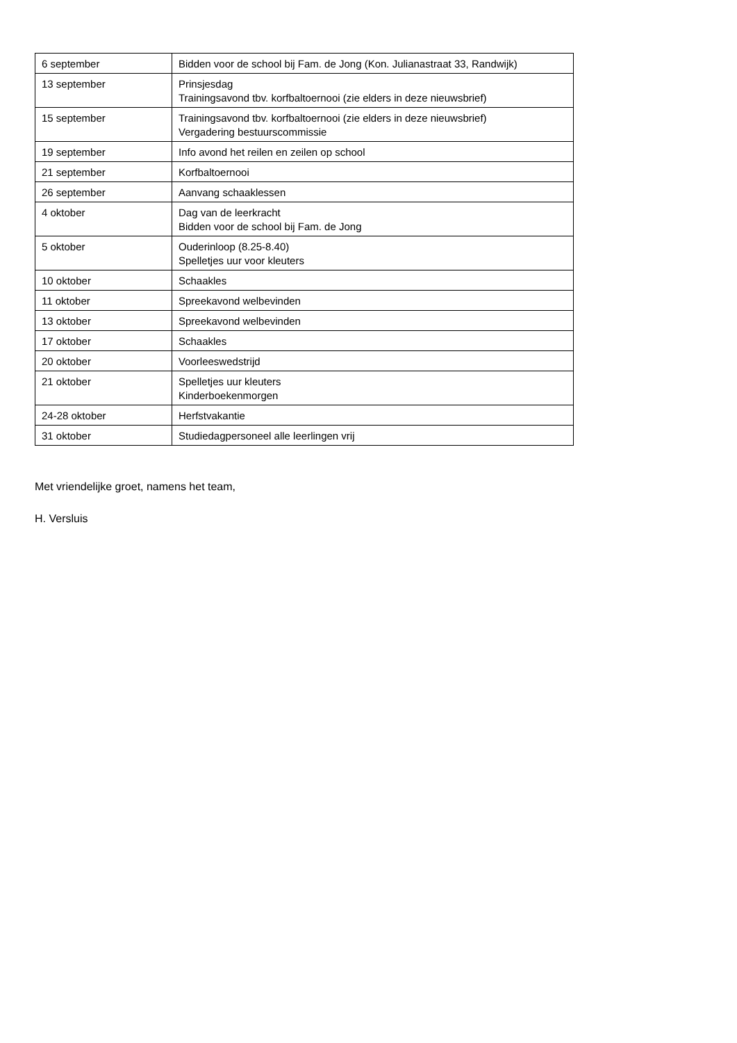| 6 september | Bidden voor de school bij Fam. de Jong (Kon. Julianastraat 33, Randwijk) |
| 13 september | Prinsjesdag Trainingsavond tbv. korfbaltoernooi (zie elders in deze nieuwsbrief) |
| 15 september | Trainingsavond tbv. korfbaltoernooi (zie elders in deze nieuwsbrief) Vergadering bestuurscommissie |
| 19 september | Info avond het reilen en zeilen op school |
| 21 september | Korfbaltoernooi |
| 26 september | Aanvang schaaklessen |
| 4 oktober | Dag van de leerkracht Bidden voor de school bij Fam. de Jong |
| 5 oktober | Ouderinloop (8.25-8.40) Spelletjes uur voor kleuters |
| 10 oktober | Schaakles |
| 11 oktober | Spreekavond welbevinden |
| 13 oktober | Spreekavond welbevinden |
| 17 oktober | Schaakles |
| 20 oktober | Voorleeswedstrijd |
| 21 oktober | Spelletjes uur kleuters Kinderboekenmorgen |
| 24-28 oktober | Herfstvakantie |
| 31 oktober | Studiedagpersoneel alle leerlingen vrij |
Met vriendelijke groet, namens het team,
H. Versluis